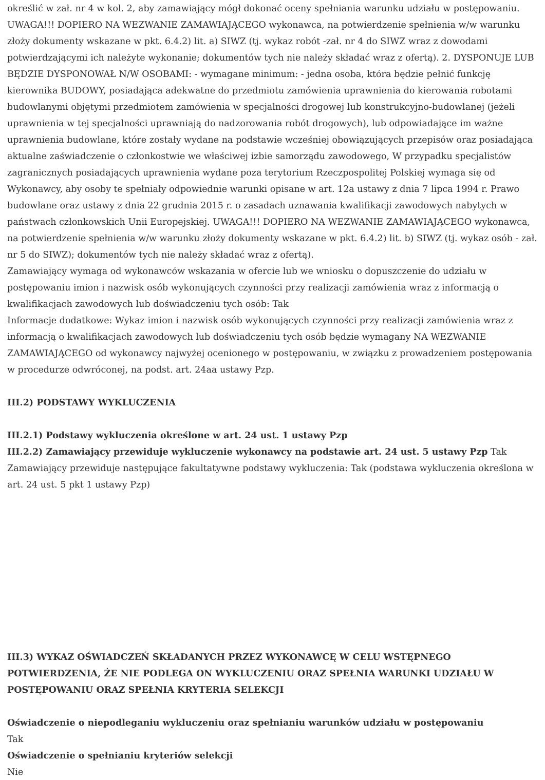określić w zał. nr 4 w kol. 2, aby zamawiający mógł dokonać oceny spełniania warunku udziału w postępowaniu. UWAGA!!! DOPIERO NA WEZWANIE ZAMAWIAJĄCEGO wykonawca, na potwierdzenie spełnienia w/w warunku złoży dokumenty wskazane w pkt. 6.4.2) lit. a) SIWZ (tj. wykaz robót -zał. nr 4 do SIWZ wraz z dowodami potwierdzającymi ich należyte wykonanie; dokumentów tych nie należy składać wraz z ofertą). 2. DYSPONUJE LUB BĘDZIE DYSPONOWAŁ N/W OSOBAMI: - wymagane minimum: - jedna osoba, która będzie pełnić funkcję kierownika BUDOWY, posiadająca adekwatne do przedmiotu zamówienia uprawnienia do kierowania robotami budowlanymi objętymi przedmiotem zamówienia w specjalności drogowej lub konstrukcyjno-budowlanej (jeżeli uprawnienia w tej specjalności uprawniają do nadzorowania robót drogowych), lub odpowiadające im ważne uprawnienia budowlane, które zostały wydane na podstawie wcześniej obowiązujących przepisów oraz posiadająca aktualne zaświadczenie o członkostwie we właściwej izbie samorządu zawodowego, W przypadku specjalistów zagranicznych posiadających uprawnienia wydane poza terytorium Rzeczpospolitej Polskiej wymaga się od Wykonawcy, aby osoby te spełniały odpowiednie warunki opisane w art. 12a ustawy z dnia 7 lipca 1994 r. Prawo budowlane oraz ustawy z dnia 22 grudnia 2015 r. o zasadach uznawania kwalifikacji zawodowych nabytych w państwach członkowskich Unii Europejskiej. UWAGA!!! DOPIERO NA WEZWANIE ZAMAWIAJĄCEGO wykonawca, na potwierdzenie spełnienia w/w warunku złoży dokumenty wskazane w pkt. 6.4.2) lit. b) SIWZ (tj. wykaz osób - zał. nr 5 do SIWZ); dokumentów tych nie należy składać wraz z ofertą).
Zamawiający wymaga od wykonawców wskazania w ofercie lub we wniosku o dopuszczenie do udziału w postępowaniu imion i nazwisk osób wykonujących czynności przy realizacji zamówienia wraz z informacją o kwalifikacjach zawodowych lub doświadczeniu tych osób: Tak
Informacje dodatkowe: Wykaz imion i nazwisk osób wykonujących czynności przy realizacji zamówienia wraz z informacją o kwalifikacjach zawodowych lub doświadczeniu tych osób będzie wymagany NA WEZWANIE ZAMAWIAJĄCEGO od wykonawcy najwyżej ocenionego w postępowaniu, w związku z prowadzeniem postępowania w procedurze odwróconej, na podst. art. 24aa ustawy Pzp.
III.2) PODSTAWY WYKLUCZENIA
III.2.1) Podstawy wykluczenia określone w art. 24 ust. 1 ustawy Pzp
III.2.2) Zamawiający przewiduje wykluczenie wykonawcy na podstawie art. 24 ust. 5 ustawy Pzp Tak
Zamawiający przewiduje następujące fakultatywne podstawy wykluczenia: Tak (podstawa wykluczenia określona w art. 24 ust. 5 pkt 1 ustawy Pzp)
III.3) WYKAZ OŚWIADCZEŃ SKŁADANYCH PRZEZ WYKONAWCĘ W CELU WSTĘPNEGO POTWIERDZENIA, ŻE NIE PODLEGA ON WYKLUCZENIU ORAZ SPEŁNIA WARUNKI UDZIAŁU W POSTĘPOWANIU ORAZ SPEŁNIA KRYTERIA SELEKCJI
Oświadczenie o niepodleganiu wykluczeniu oraz spełnianiu warunków udziału w postępowaniu
Tak
Oświadczenie o spełnianiu kryteriów selekcji
Nie